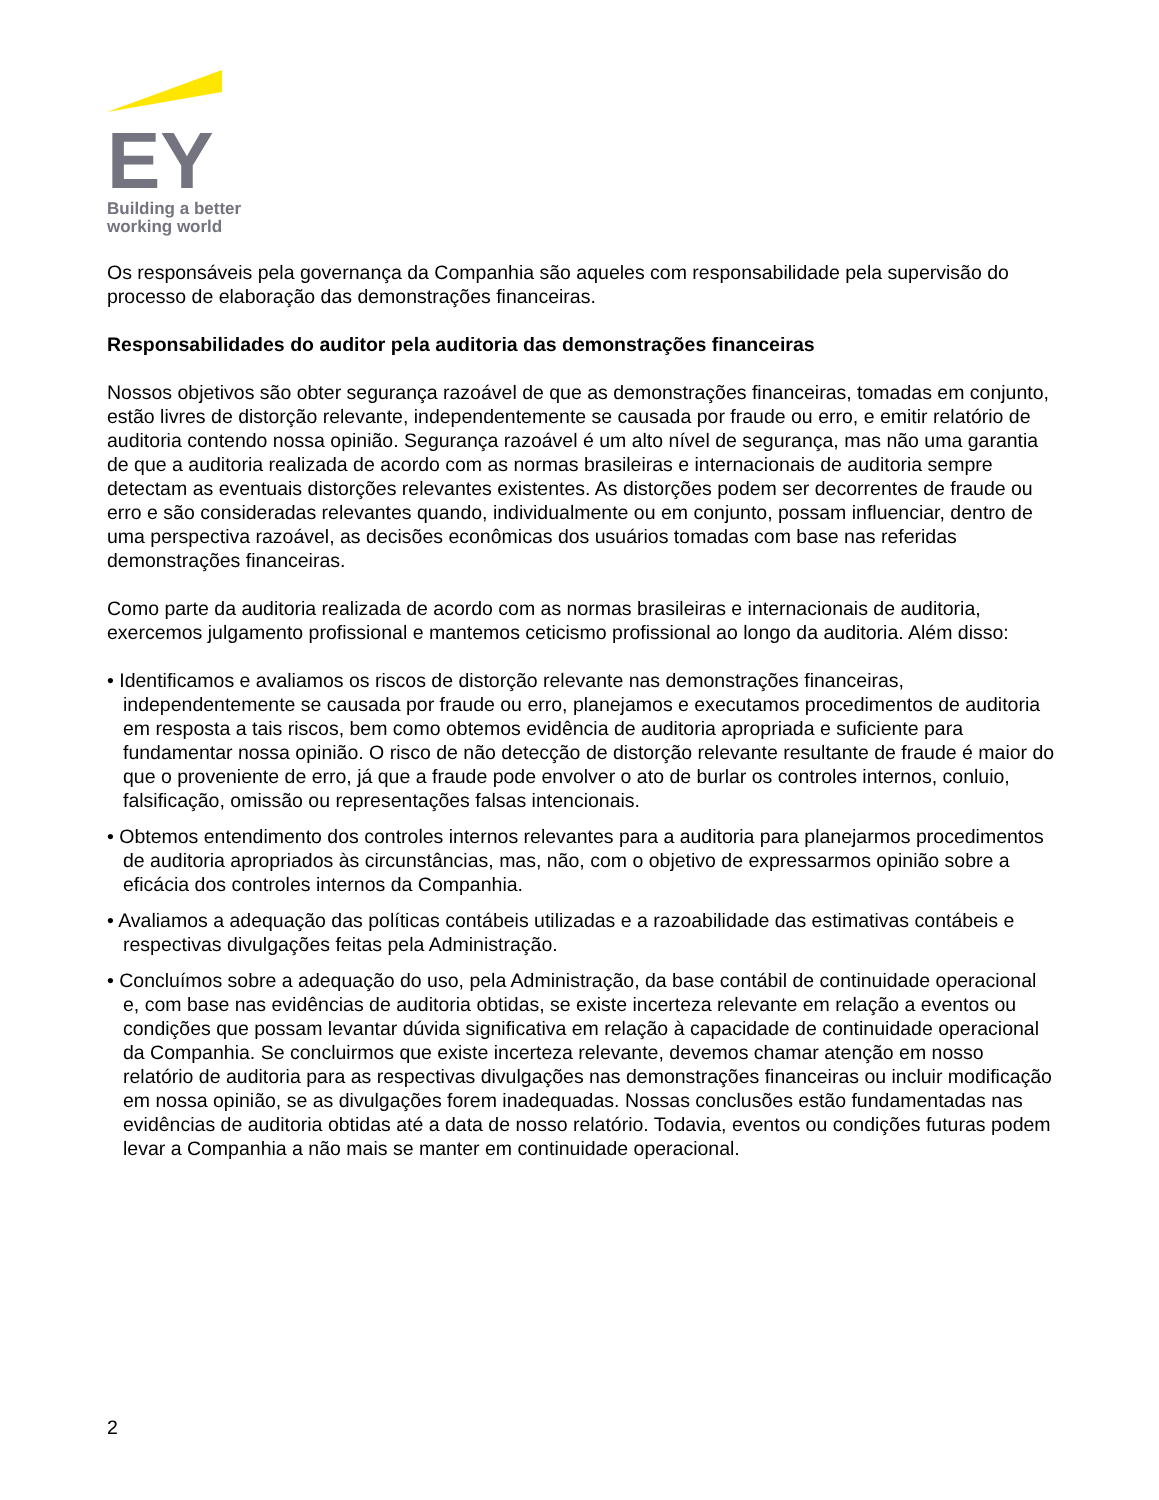EY
Building a better
working world
Os responsáveis pela governança da Companhia são aqueles com responsabilidade pela supervisão do processo de elaboração das demonstrações financeiras.
Responsabilidades do auditor pela auditoria das demonstrações financeiras
Nossos objetivos são obter segurança razoável de que as demonstrações financeiras, tomadas em conjunto, estão livres de distorção relevante, independentemente se causada por fraude ou erro, e emitir relatório de auditoria contendo nossa opinião. Segurança razoável é um alto nível de segurança, mas não uma garantia de que a auditoria realizada de acordo com as normas brasileiras e internacionais de auditoria sempre detectam as eventuais distorções relevantes existentes. As distorções podem ser decorrentes de fraude ou erro e são consideradas relevantes quando, individualmente ou em conjunto, possam influenciar, dentro de uma perspectiva razoável, as decisões econômicas dos usuários tomadas com base nas referidas demonstrações financeiras.
Como parte da auditoria realizada de acordo com as normas brasileiras e internacionais de auditoria, exercemos julgamento profissional e mantemos ceticismo profissional ao longo da auditoria. Além disso:
• Identificamos e avaliamos os riscos de distorção relevante nas demonstrações financeiras, independentemente se causada por fraude ou erro, planejamos e executamos procedimentos de auditoria em resposta a tais riscos, bem como obtemos evidência de auditoria apropriada e suficiente para fundamentar nossa opinião. O risco de não detecção de distorção relevante resultante de fraude é maior do que o proveniente de erro, já que a fraude pode envolver o ato de burlar os controles internos, conluio, falsificação, omissão ou representações falsas intencionais.
• Obtemos entendimento dos controles internos relevantes para a auditoria para planejarmos procedimentos de auditoria apropriados às circunstâncias, mas, não, com o objetivo de expressarmos opinião sobre a eficácia dos controles internos da Companhia.
• Avaliamos a adequação das políticas contábeis utilizadas e a razoabilidade das estimativas contábeis e respectivas divulgações feitas pela Administração.
• Concluímos sobre a adequação do uso, pela Administração, da base contábil de continuidade operacional e, com base nas evidências de auditoria obtidas, se existe incerteza relevante em relação a eventos ou condições que possam levantar dúvida significativa em relação à capacidade de continuidade operacional da Companhia. Se concluirmos que existe incerteza relevante, devemos chamar atenção em nosso relatório de auditoria para as respectivas divulgações nas demonstrações financeiras ou incluir modificação em nossa opinião, se as divulgações forem inadequadas. Nossas conclusões estão fundamentadas nas evidências de auditoria obtidas até a data de nosso relatório. Todavia, eventos ou condições futuras podem levar a Companhia a não mais se manter em continuidade operacional.
2